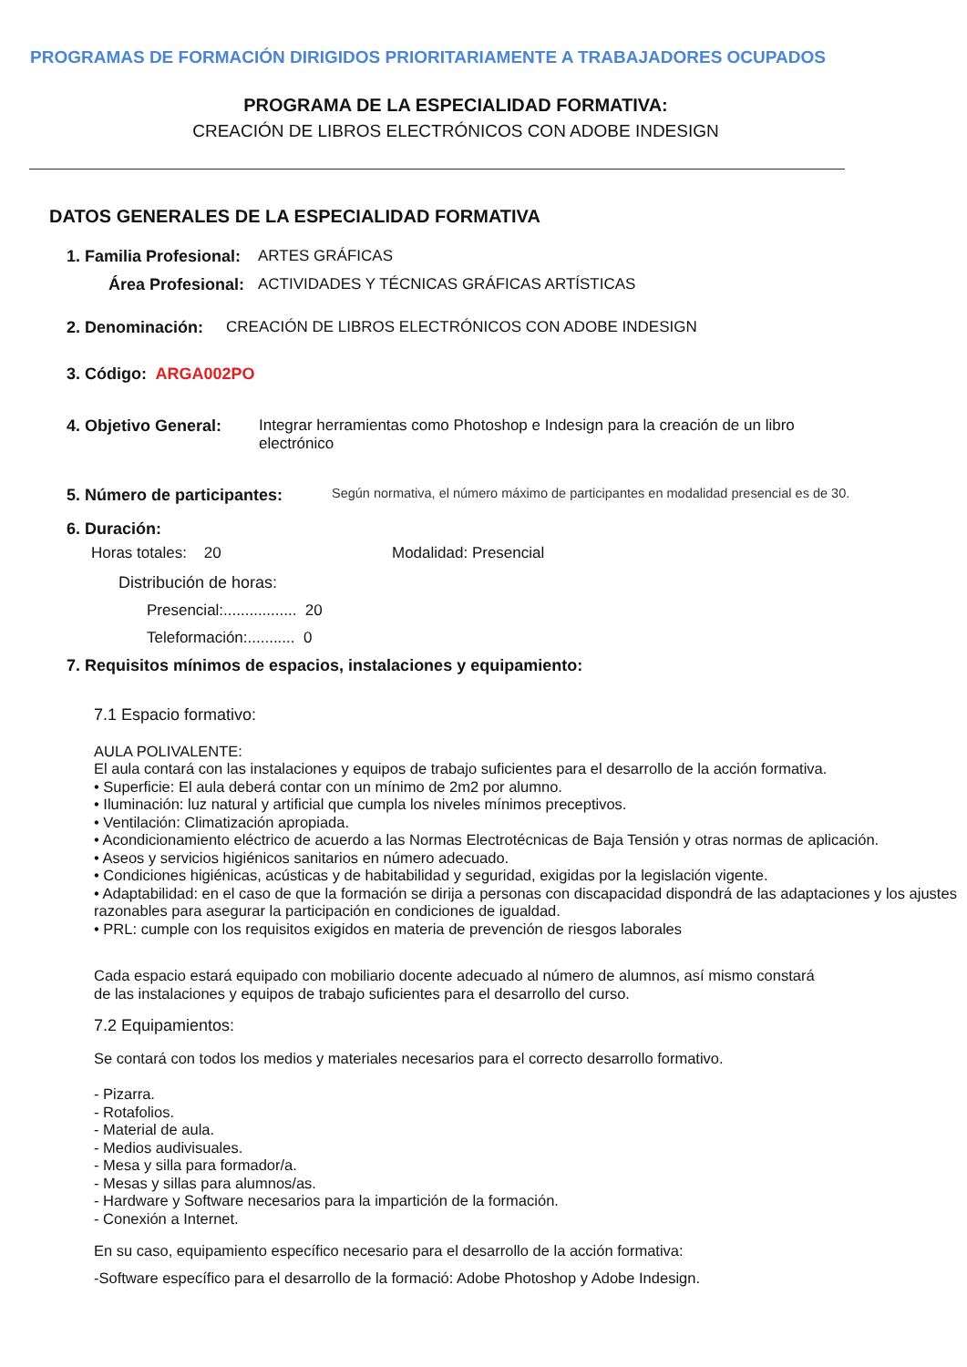PROGRAMAS DE FORMACIÓN DIRIGIDOS PRIORITARIAMENTE A TRABAJADORES OCUPADOS
PROGRAMA DE LA ESPECIALIDAD FORMATIVA:
CREACIÓN DE LIBROS ELECTRÓNICOS CON ADOBE INDESIGN
DATOS GENERALES DE LA ESPECIALIDAD FORMATIVA
1. Familia Profesional: ARTES GRÁFICAS
Área Profesional: ACTIVIDADES Y TÉCNICAS GRÁFICAS ARTÍSTICAS
2. Denominación: CREACIÓN DE LIBROS ELECTRÓNICOS CON ADOBE INDESIGN
3. Código: ARGA002PO
4. Objetivo General: Integrar herramientas como Photoshop e Indesign para la creación de un libro electrónico
5. Número de participantes: Según normativa, el número máximo de participantes en modalidad presencial es de 30.
6. Duración:
Horas totales: 20 Modalidad: Presencial
Distribución de horas:
Presencial:................. 20
Teleformación:........... 0
7. Requisitos mínimos de espacios, instalaciones y equipamiento:
7.1 Espacio formativo:
AULA POLIVALENTE:
El aula contará con las instalaciones y equipos de trabajo suficientes para el desarrollo de la acción formativa.
• Superficie: El aula deberá contar con un mínimo de 2m2 por alumno.
• Iluminación: luz natural y artificial que cumpla los niveles mínimos preceptivos.
• Ventilación: Climatización apropiada.
• Acondicionamiento eléctrico de acuerdo a las Normas Electrotécnicas de Baja Tensión y otras normas de aplicación.
• Aseos y servicios higiénicos sanitarios en número adecuado.
• Condiciones higiénicas, acústicas y de habitabilidad y seguridad, exigidas por la legislación vigente.
• Adaptabilidad: en el caso de que la formación se dirija a personas con discapacidad dispondrá de las adaptaciones y los ajustes razonables para asegurar la participación en condiciones de igualdad.
• PRL: cumple con los requisitos exigidos en materia de prevención de riesgos laborales
Cada espacio estará equipado con mobiliario docente adecuado al número de alumnos, así mismo constará de las instalaciones y equipos de trabajo suficientes para el desarrollo del curso.
7.2 Equipamientos:
Se contará con todos los medios y materiales necesarios para el correcto desarrollo formativo.
- Pizarra.
- Rotafolios.
- Material de aula.
- Medios audivisuales.
- Mesa y silla para formador/a.
- Mesas y sillas para alumnos/as.
- Hardware y Software necesarios para la impartición de la formación.
- Conexión a Internet.
En su caso, equipamiento específico necesario para el desarrollo de la acción formativa:
-Software específico para el desarrollo de la formació: Adobe Photoshop y Adobe Indesign.